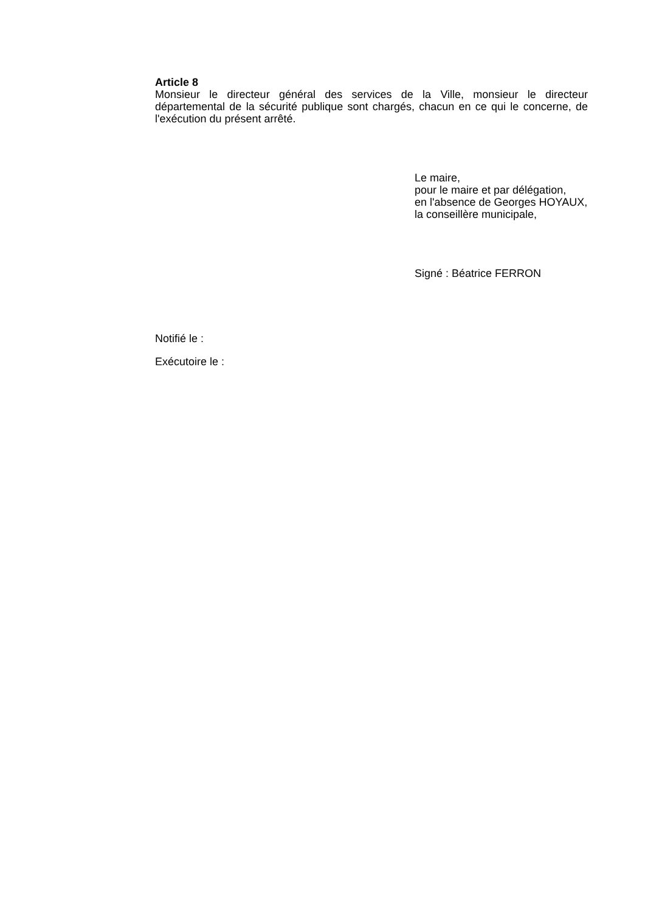Article 8
Monsieur le directeur général des services de la Ville, monsieur le directeur départemental de la sécurité publique sont chargés, chacun en ce qui le concerne, de l'exécution du présent arrêté.
Le maire,
pour le maire et par délégation,
en l'absence de Georges HOYAUX,
la conseillère municipale,
Signé : Béatrice FERRON
Notifié le :
Exécutoire le :